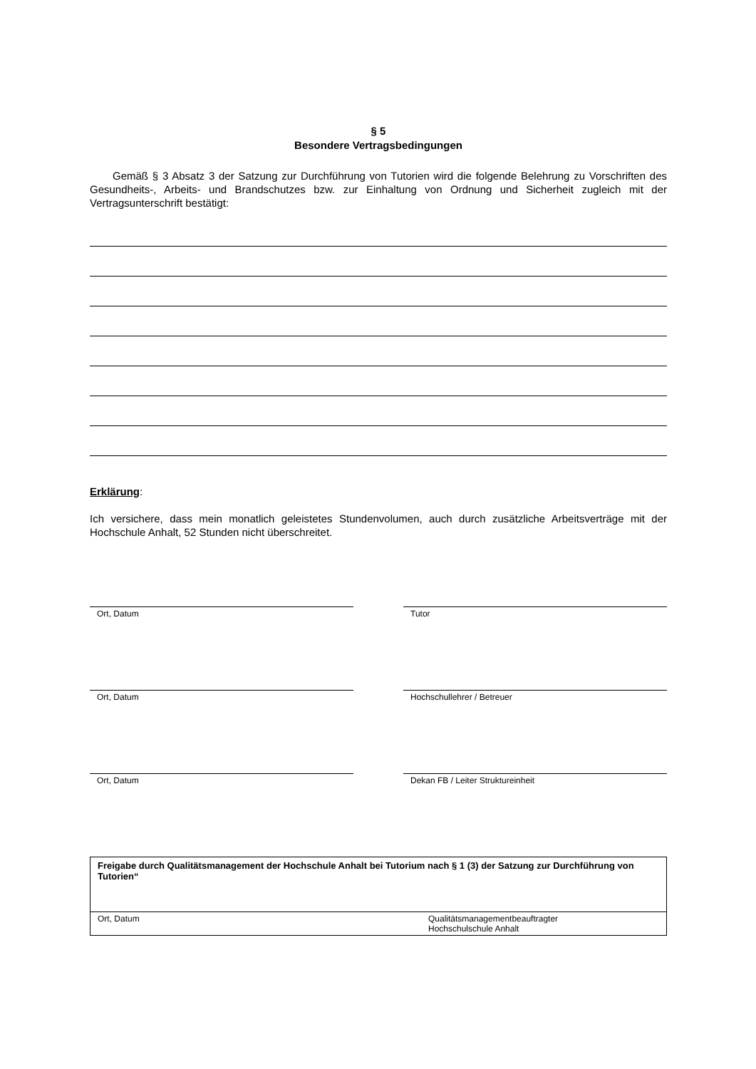§ 5
Besondere Vertragsbedingungen
Gemäß § 3 Absatz 3 der Satzung zur Durchführung von Tutorien wird die folgende Belehrung zu Vorschriften des Gesundheits-, Arbeits- und Brandschutzes bzw. zur Einhaltung von Ordnung und Sicherheit zugleich mit der Vertragsunterschrift bestätigt:
Erklärung:
Ich versichere, dass mein monatlich geleistetes Stundenvolumen, auch durch zusätzliche Arbeitsverträge mit der Hochschule Anhalt, 52 Stunden nicht überschreitet.
Ort, Datum Tutor
Ort, Datum Hochschullehrer / Betreuer
Ort, Datum Dekan FB / Leiter Struktureinheit
Freigabe durch Qualitätsmanagement der Hochschule Anhalt bei Tutorium nach § 1 (3) der Satzung zur Durchführung von Tutorien“
Ort, Datum Qualitätsmanagementbeauftragter
Hochschulschule Anhalt